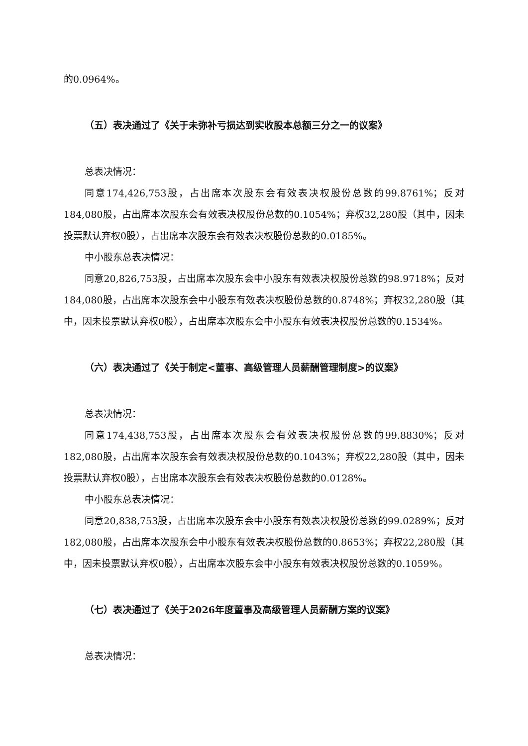的0.0964%。
（五）表决通过了《关于未弥补亏损达到实收股本总额三分之一的议案》
总表决情况：
同意174,426,753股，占出席本次股东会有效表决权股份总数的99.8761%；反对184,080股，占出席本次股东会有效表决权股份总数的0.1054%；弃权32,280股（其中，因未投票默认弃权0股），占出席本次股东会有效表决权股份总数的0.0185%。
中小股东总表决情况：
同意20,826,753股，占出席本次股东会中小股东有效表决权股份总数的98.9718%；反对184,080股，占出席本次股东会中小股东有效表决权股份总数的0.8748%；弃权32,280股（其中，因未投票默认弃权0股），占出席本次股东会中小股东有效表决权股份总数的0.1534%。
（六）表决通过了《关于制定<董事、高级管理人员薪酬管理制度>的议案》
总表决情况：
同意174,438,753股，占出席本次股东会有效表决权股份总数的99.8830%；反对182,080股，占出席本次股东会有效表决权股份总数的0.1043%；弃权22,280股（其中，因未投票默认弃权0股），占出席本次股东会有效表决权股份总数的0.0128%。
中小股东总表决情况：
同意20,838,753股，占出席本次股东会中小股东有效表决权股份总数的99.0289%；反对182,080股，占出席本次股东会中小股东有效表决权股份总数的0.8653%；弃权22,280股（其中，因未投票默认弃权0股），占出席本次股东会中小股东有效表决权股份总数的0.1059%。
（七）表决通过了《关于2026年度董事及高级管理人员薪酬方案的议案》
总表决情况：